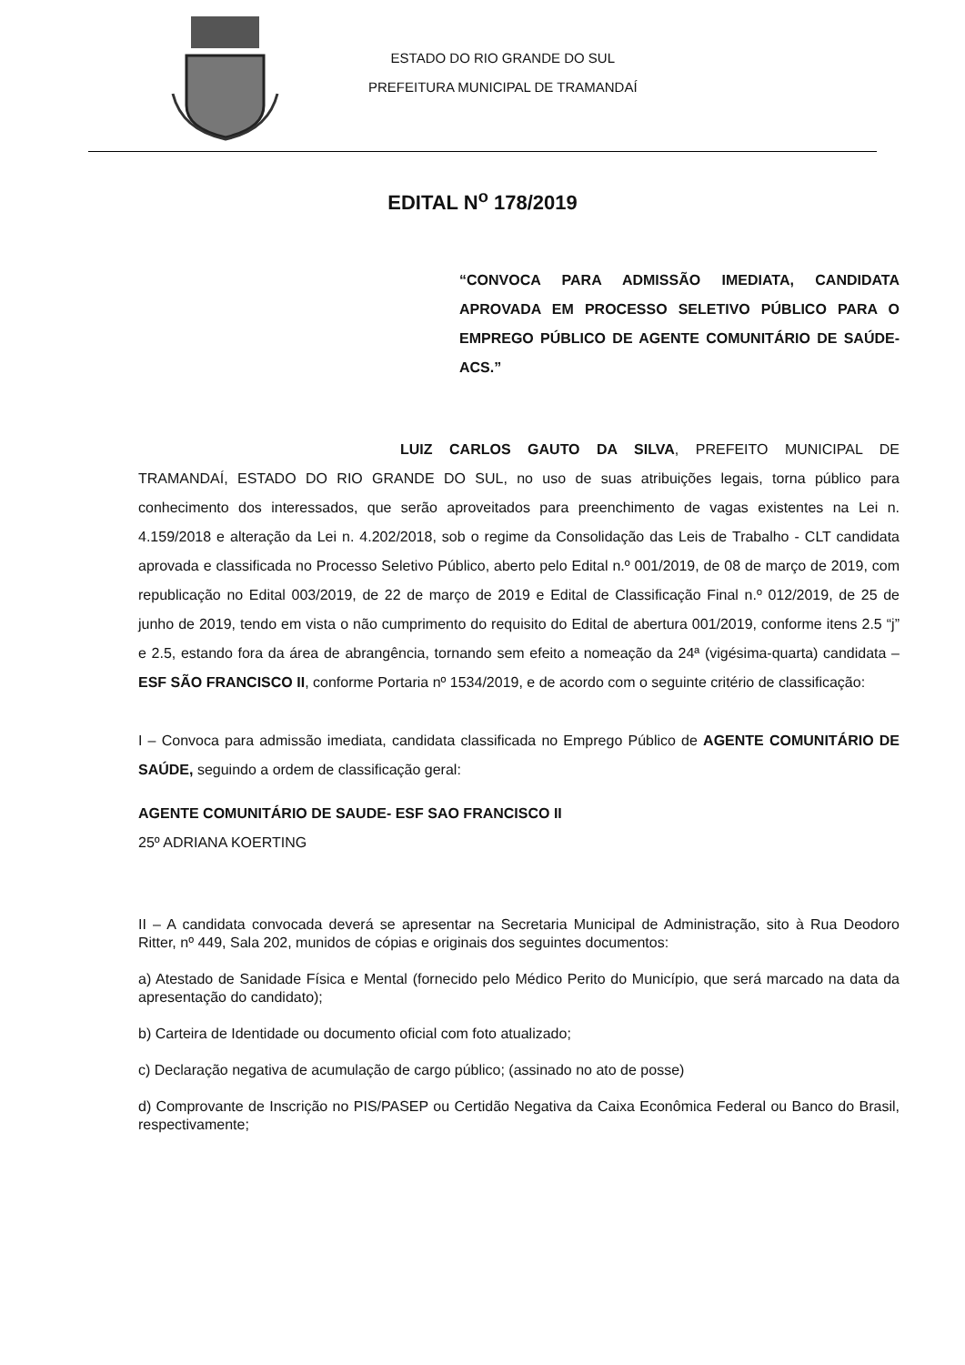ESTADO DO RIO GRANDE DO SUL
PREFEITURA MUNICIPAL DE TRAMANDAÍ
EDITAL N<sup>o</sup> 178/2019
“CONVOCA PARA ADMISSÃO IMEDIATA, CANDIDATA APROVADA EM PROCESSO SELETIVO PÚBLICO PARA O EMPREGO PÚBLICO DE AGENTE COMUNITÁRIO DE SAÚDE- ACS.”
LUIZ CARLOS GAUTO DA SILVA, PREFEITO MUNICIPAL DE TRAMANDAÍ, ESTADO DO RIO GRANDE DO SUL, no uso de suas atribuições legais, torna público para conhecimento dos interessados, que serão aproveitados para preenchimento de vagas existentes na Lei n. 4.159/2018 e alteração da Lei n. 4.202/2018, sob o regime da Consolidação das Leis de Trabalho - CLT candidata aprovada e classificada no Processo Seletivo Público, aberto pelo Edital n.º 001/2019, de 08 de março de 2019, com republicação no Edital 003/2019, de 22 de março de 2019 e Edital de Classificação Final n.º 012/2019, de 25 de junho de 2019, tendo em vista o não cumprimento do requisito do Edital de abertura 001/2019, conforme itens 2.5 “j” e 2.5, estando fora da área de abrangência, tornando sem efeito a nomeação da 24ª (vigésima-quarta) candidata – ESF SÃO FRANCISCO II, conforme Portaria nº 1534/2019, e de acordo com o seguinte critério de classificação:
I – Convoca para admissão imediata, candidata classificada no Emprego Público de AGENTE COMUNITÁRIO DE SAÚDE, seguindo a ordem de classificação geral:
AGENTE COMUNITÁRIO DE SAUDE- ESF SAO FRANCISCO II
25º ADRIANA KOERTING
II – A candidata convocada deverá se apresentar na Secretaria Municipal de Administração, sito à Rua Deodoro Ritter, nº 449, Sala 202, munidos de cópias e originais dos seguintes documentos:
a) Atestado de Sanidade Física e Mental (fornecido pelo Médico Perito do Município, que será marcado na data da apresentação do candidato);
b) Carteira de Identidade ou documento oficial com foto atualizado;
c) Declaração negativa de acumulação de cargo público; (assinado no ato de posse)
d) Comprovante de Inscrição no PIS/PASEP ou Certidão Negativa da Caixa Econômica Federal ou Banco do Brasil, respectivamente;